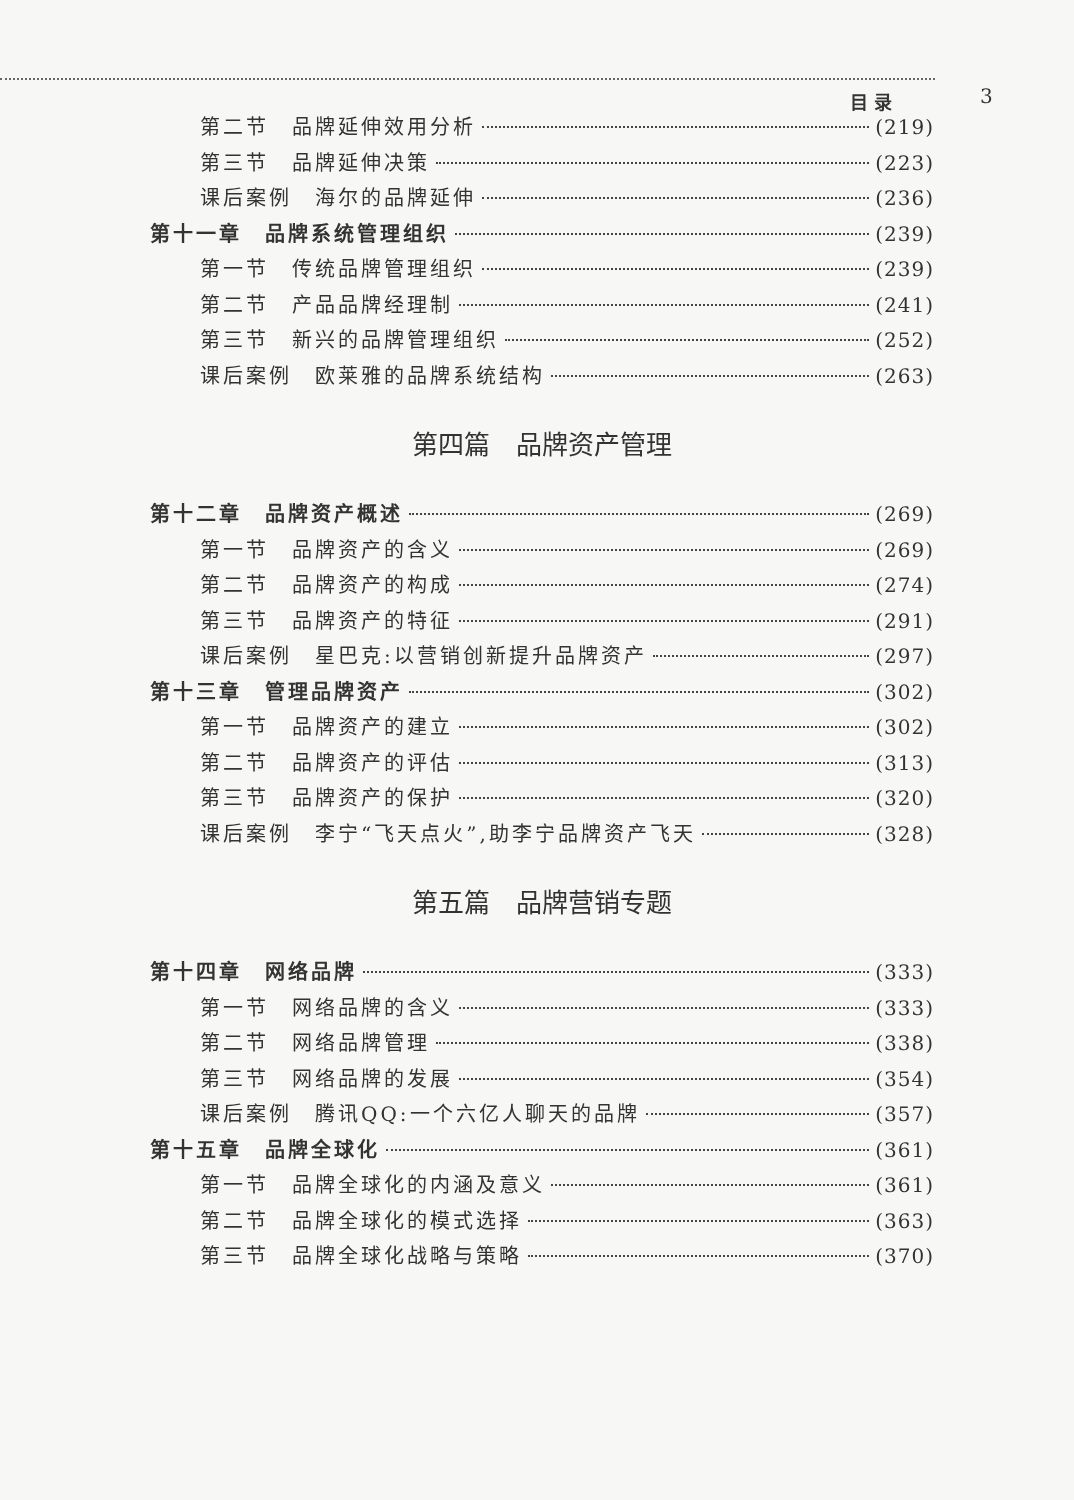目 录 3
第二节　品牌延伸效用分析 (219)
第三节　品牌延伸决策 (223)
课后案例　海尔的品牌延伸 (236)
第十一章　品牌系统管理组织 (239)
第一节　传统品牌管理组织 (239)
第二节　产品品牌经理制 (241)
第三节　新兴的品牌管理组织 (252)
课后案例　欧莱雅的品牌系统结构 (263)
第四篇　品牌资产管理
第十二章　品牌资产概述 (269)
第一节　品牌资产的含义 (269)
第二节　品牌资产的构成 (274)
第三节　品牌资产的特征 (291)
课后案例　星巴克:以营销创新提升品牌资产 (297)
第十三章　管理品牌资产 (302)
第一节　品牌资产的建立 (302)
第二节　品牌资产的评估 (313)
第三节　品牌资产的保护 (320)
课后案例　李宁“飞天点火”,助李宁品牌资产飞天 (328)
第五篇　品牌营销专题
第十四章　网络品牌 (333)
第一节　网络品牌的含义 (333)
第二节　网络品牌管理 (338)
第三节　网络品牌的发展 (354)
课后案例　腾讯QQ:一个六亿人聊天的品牌 (357)
第十五章　品牌全球化 (361)
第一节　品牌全球化的内涵及意义 (361)
第二节　品牌全球化的模式选择 (363)
第三节　品牌全球化战略与策略 (370)